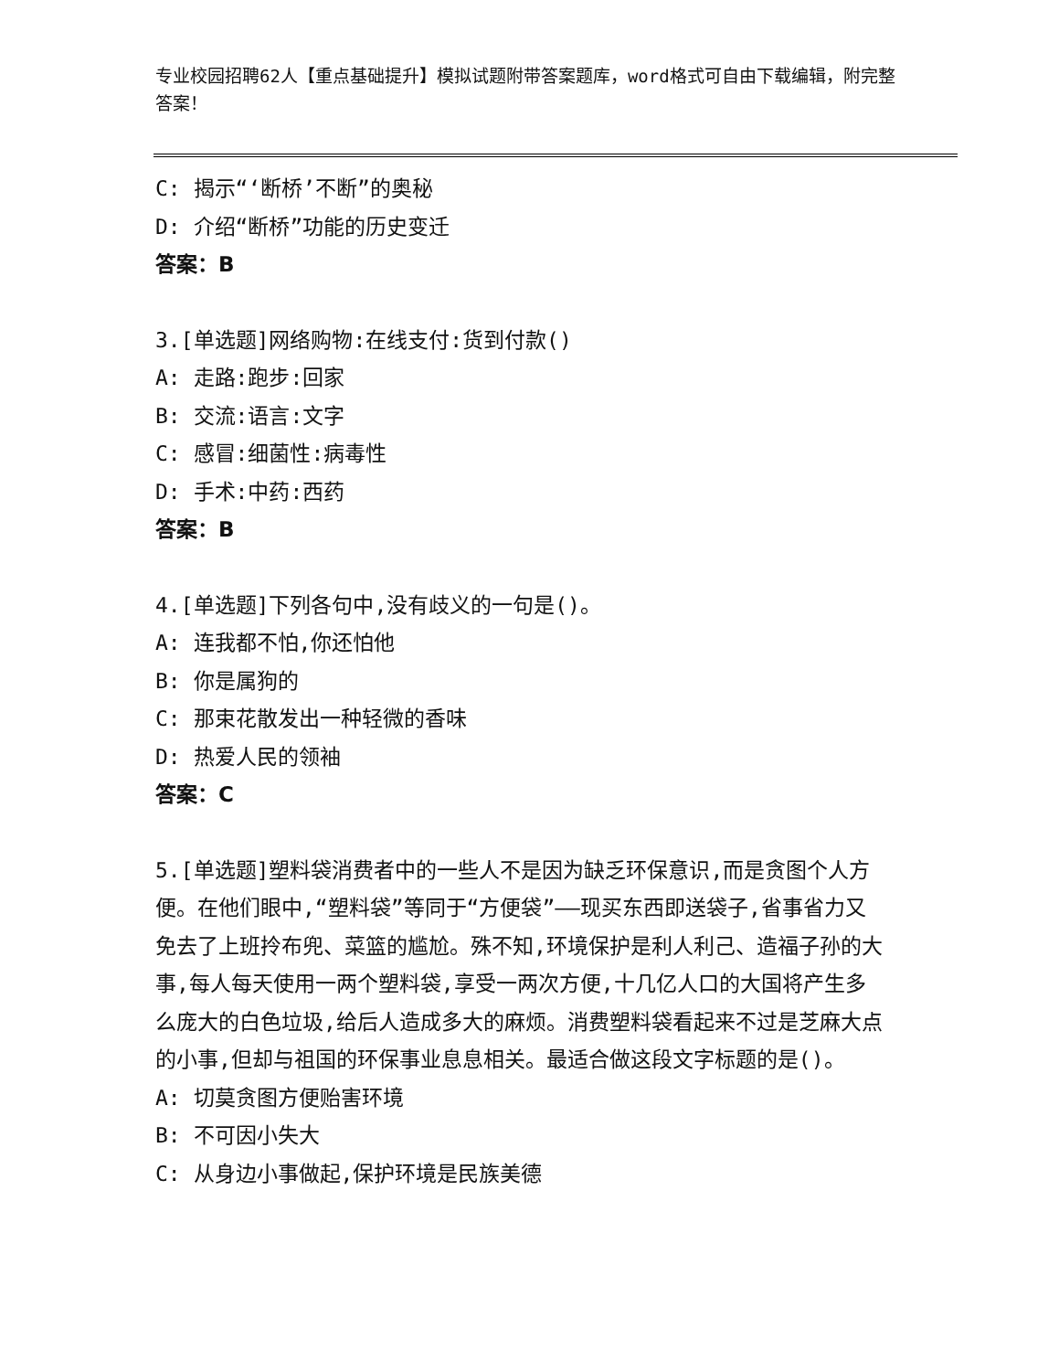专业校园招聘62人【重点基础提升】模拟试题附带答案题库，word格式可自由下载编辑，附完整答案！
C: 揭示“‘断桥’不断”的奥秘
D: 介绍“断桥”功能的历史变迁
答案：B
3.[单选题]网络购物:在线支付:货到付款()
A: 走路:跑步:回家
B: 交流:语言:文字
C: 感冒:细菌性:病毒性
D: 手术:中药:西药
答案：B
4.[单选题]下列各句中,没有歧义的一句是()。
A: 连我都不怕,你还怕他
B: 你是属狗的
C: 那束花散发出一种轻微的香味
D: 热爱人民的领袖
答案：C
5.[单选题]塑料袋消费者中的一些人不是因为缺乏环保意识,而是贪图个人方便。在他们眼中,“塑料袋”等同于“方便袋”——现买东西即送袋子,省事省力又免去了上班拎布兜、菜篮的尴尬。殊不知,环境保护是利人利己、造福子孙的大事,每人每天使用一两个塑料袋,享受一两次方便,十几亿人口的大国将产生多么庞大的白色垃圾,给后人造成多大的麻烦。消费塑料袋看起来不过是芝麻大点的小事,但却与祖国的环保事业息息相关。最适合做这段文字标题的是()。
A: 切莫贪图方便贻害环境
B: 不可因小失大
C: 从身边小事做起,保护环境是民族美德